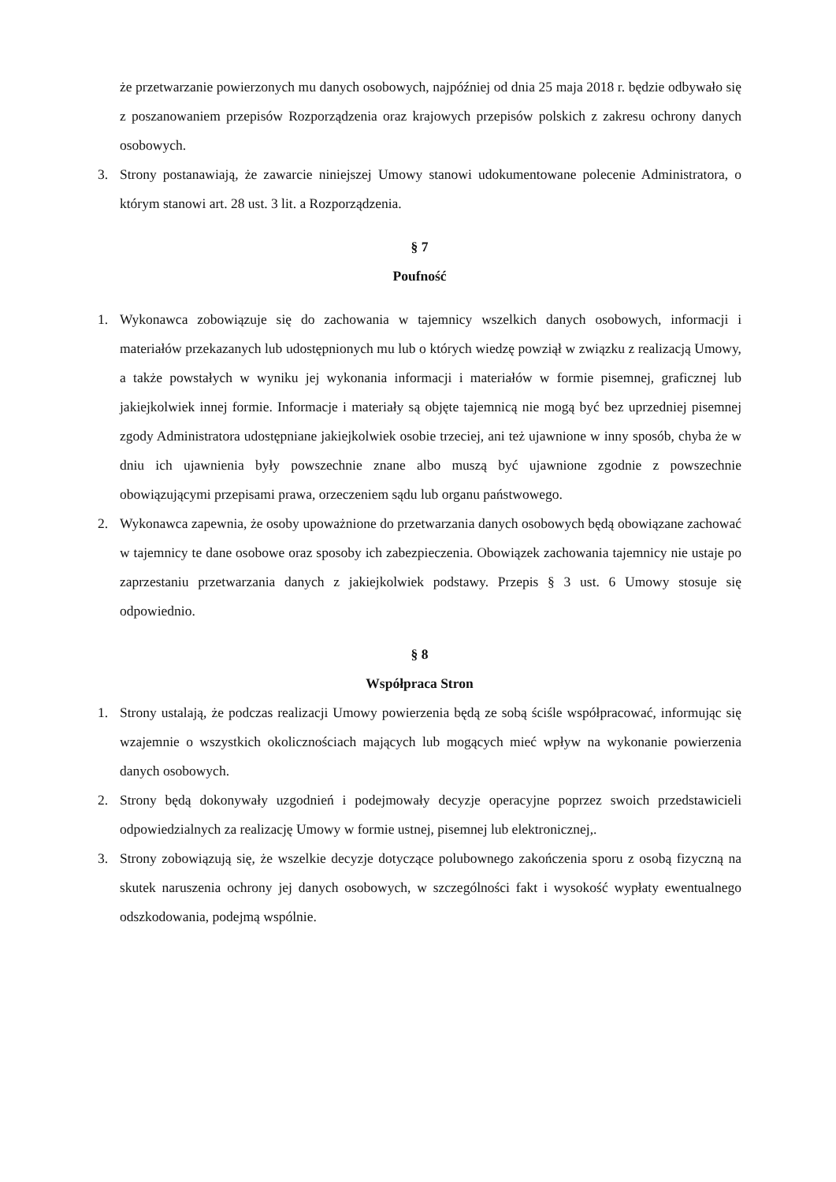że przetwarzanie powierzonych mu danych osobowych, najpóźniej od dnia 25 maja 2018 r. będzie odbywało się z poszanowaniem przepisów Rozporządzenia oraz krajowych przepisów polskich z zakresu ochrony danych osobowych.
3. Strony postanawiają, że zawarcie niniejszej Umowy stanowi udokumentowane polecenie Administratora, o którym stanowi art. 28 ust. 3 lit. a Rozporządzenia.
§ 7
Poufność
1. Wykonawca zobowiązuje się do zachowania w tajemnicy wszelkich danych osobowych, informacji i materiałów przekazanych lub udostępnionych mu lub o których wiedzę powziął w związku z realizacją Umowy, a także powstałych w wyniku jej wykonania informacji i materiałów w formie pisemnej, graficznej lub jakiejkolwiek innej formie. Informacje i materiały są objęte tajemnicą nie mogą być bez uprzedniej pisemnej zgody Administratora udostępniane jakiejkolwiek osobie trzeciej, ani też ujawnione w inny sposób, chyba że w dniu ich ujawnienia były powszechnie znane albo muszą być ujawnione zgodnie z powszechnie obowiązującymi przepisami prawa, orzeczeniem sądu lub organu państwowego.
2. Wykonawca zapewnia, że osoby upoważnione do przetwarzania danych osobowych będą obowiązane zachować w tajemnicy te dane osobowe oraz sposoby ich zabezpieczenia. Obowiązek zachowania tajemnicy nie ustaje po zaprzestaniu przetwarzania danych z jakiejkolwiek podstawy. Przepis § 3 ust. 6 Umowy stosuje się odpowiednio.
§ 8
Współpraca Stron
1. Strony ustalają, że podczas realizacji Umowy powierzenia będą ze sobą ściśle współpracować, informując się wzajemnie o wszystkich okolicznościach mających lub mogących mieć wpływ na wykonanie powierzenia danych osobowych.
2. Strony będą dokonywały uzgodnień i podejmowały decyzje operacyjne poprzez swoich przedstawicieli odpowiedzialnych za realizację Umowy w formie ustnej, pisemnej lub elektronicznej,.
3. Strony zobowiązują się, że wszelkie decyzje dotyczące polubownego zakończenia sporu z osobą fizyczną na skutek naruszenia ochrony jej danych osobowych, w szczególności fakt i wysokość wypłaty ewentualnego odszkodowania, podejmą wspólnie.